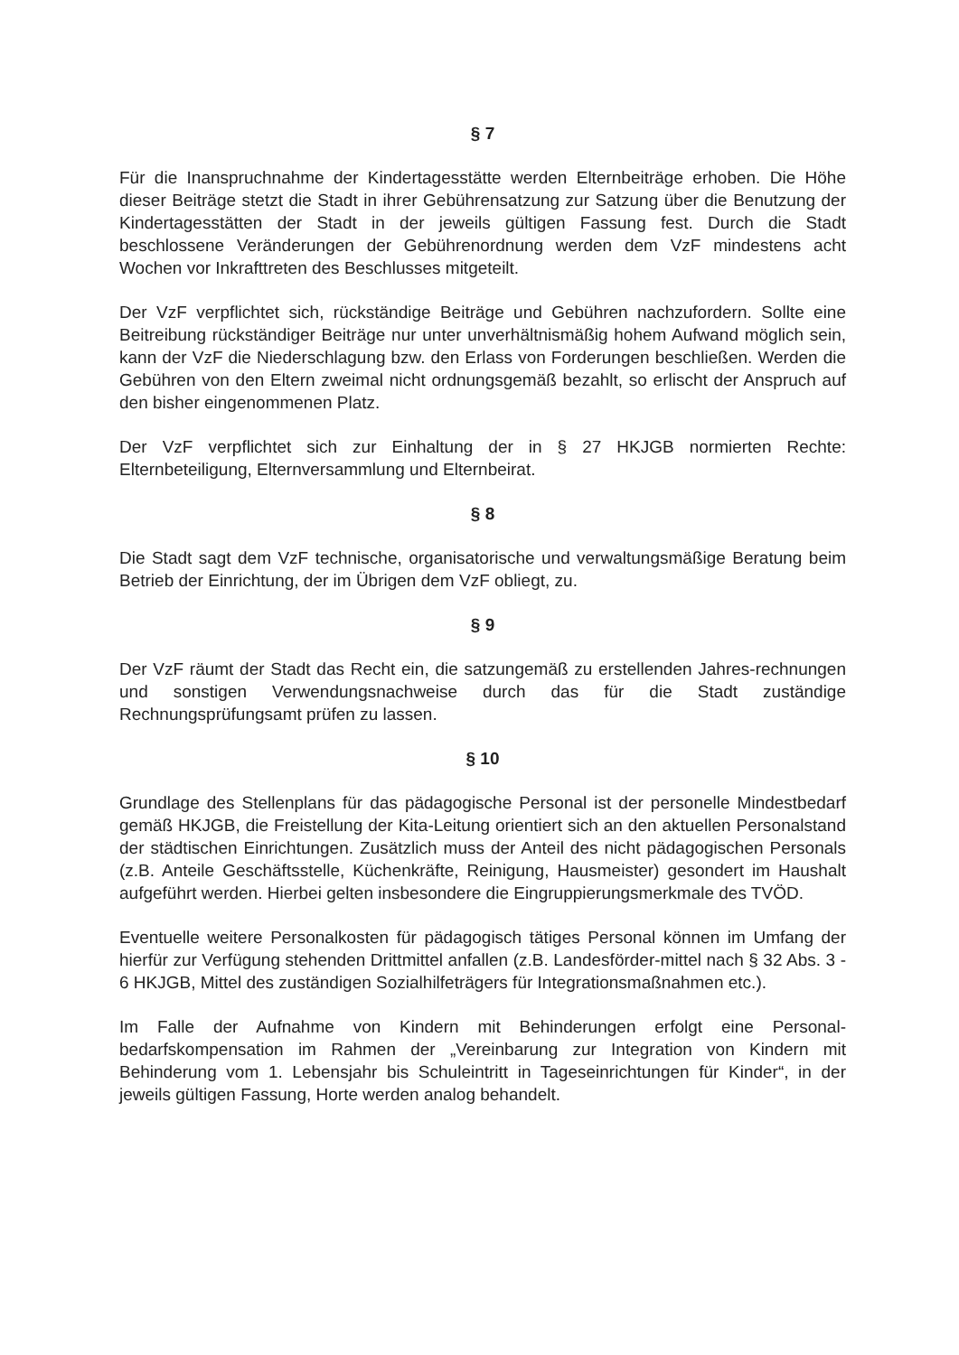§ 7
Für die Inanspruchnahme der Kindertagesstätte werden Elternbeiträge erhoben. Die Höhe dieser Beiträge stetzt die Stadt in ihrer Gebührensatzung zur Satzung über die Benutzung der Kindertagesstätten der Stadt in der jeweils gültigen Fassung fest. Durch die Stadt beschlossene Veränderungen der Gebührenordnung werden dem VzF mindestens acht Wochen vor Inkrafttreten des Beschlusses mitgeteilt.
Der VzF verpflichtet sich, rückständige Beiträge und Gebühren nachzufordern. Sollte eine Beitreibung rückständiger Beiträge nur unter unverhältnismäßig hohem Aufwand möglich sein, kann der VzF die Niederschlagung bzw. den Erlass von Forderungen beschließen. Werden die Gebühren von den Eltern zweimal nicht ordnungsgemäß bezahlt, so erlischt der Anspruch auf den bisher eingenommenen Platz.
Der VzF verpflichtet sich zur Einhaltung der in § 27 HKJGB normierten Rechte: Elternbeteiligung, Elternversammlung und Elternbeirat.
§ 8
Die Stadt sagt dem VzF technische, organisatorische und verwaltungsmäßige Beratung beim Betrieb der Einrichtung, der im Übrigen dem VzF obliegt, zu.
§ 9
Der VzF räumt der Stadt das Recht ein, die satzungemäß zu erstellenden Jahres-rechnungen und sonstigen Verwendungsnachweise durch das für die Stadt zuständige Rechnungsprüfungsamt prüfen zu lassen.
§ 10
Grundlage des Stellenplans für das pädagogische Personal ist der personelle Mindestbedarf gemäß HKJGB, die Freistellung der Kita-Leitung orientiert sich an den aktuellen Personalstand der städtischen Einrichtungen. Zusätzlich muss der Anteil des nicht pädagogischen Personals (z.B. Anteile Geschäftsstelle, Küchenkräfte, Reinigung, Hausmeister) gesondert im Haushalt aufgeführt werden. Hierbei gelten insbesondere die Eingruppierungsmerkmale des TVÖD.
Eventuelle weitere Personalkosten für pädagogisch tätiges Personal können im Umfang der hierfür zur Verfügung stehenden Drittmittel anfallen (z.B. Landesförder-mittel nach § 32 Abs. 3 - 6 HKJGB, Mittel des zuständigen Sozialhilfeträgers für Integrationsmaßnahmen etc.).
Im Falle der Aufnahme von Kindern mit Behinderungen erfolgt eine Personal-bedarfskompensation im Rahmen der „Vereinbarung zur Integration von Kindern mit Behinderung vom 1. Lebensjahr bis Schuleintritt in Tageseinrichtungen für Kinder“, in der jeweils gültigen Fassung, Horte werden analog behandelt.